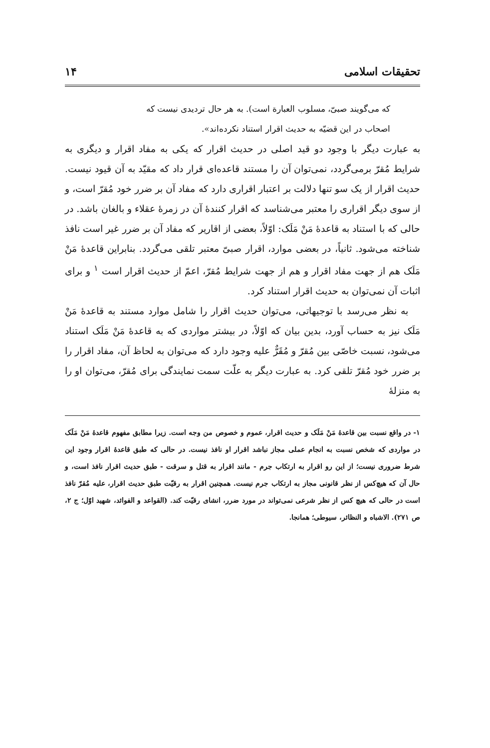تحقیقات اسلامی ۱۴
که می‌گویند صبیّ، مسلوب العبارة است). به هر حال تردیدی نیست که
اصحاب در این قضیّه به حدیث اقرار استناد نکرده‌اند».
به عبارت دیگر با وجود دو قید اصلی در حدیث اقرار که یکی به مفاد اقرار و دیگری به شرایط مُقرّ برمی‌گردد، نمی‌توان آن را مستند قاعده‌ای قرار داد که مقیّد به آن قیود نیست. حدیث اقرار از یک سو تنها دلالت بر اعتبار اقراری دارد که مفاد آن بر ضرر خود مُقرّ است، و از سوی دیگر اقراری را معتبر می‌شناسد که اقرار کنندهٔ آن در زمرهٔ عقلاء و بالغان باشد. در حالی که با استناد به قاعدهٔ مَنْ مَلَک: اوّلاً، بعضی از اقاریر که مفاد آن بر ضرر غیر است نافذ شناخته می‌شود. ثانیاً، در بعضی موارد، اقرار صبیّ معتبر تلقی می‌گردد. بنابراین قاعدهٔ مَنْ مَلَک هم از جهت مفاد اقرار و هم از جهت شرایط مُقرّ، اعمّ از حدیث اقرار است <sup>۱</sup> و برای اثبات آن نمی‌توان به حدیث اقرار استناد کرد.
به نظر می‌رسد با توجیهاتی، می‌توان حدیث اقرار را شامل موارد مستند به قاعدهٔ مَنْ مَلَک نیز به حساب آورد، بدین بیان که اوّلاً، در بیشتر مواردی که به قاعدهٔ مَنْ مَلَک استناد می‌شود، نسبت خاصّی بین مُقرّ و مُقَرٌّ علیه وجود دارد که می‌توان به لحاظ آن، مفاد اقرار را بر ضرر خود مُقرّ تلقی کرد. به عبارت دیگر به علّت سمت نمایندگی برای مُقرّ، می‌توان او را به منزلهٔ
۱- در واقع نسبت بین قاعدهٔ مَنْ مَلَک و حدیث اقرار، عموم و خصوص من وجه است. زیرا مطابق مفهوم قاعدهٔ مَنْ مَلَک در مواردی که شخص نسبت به انجام عملی مجاز نباشد اقرار او نافذ نیست. در حالی که طبق قاعدهٔ اقرار وجود این شرط ضروری نیست؛ از این رو اقرار به ارتکاب جرم - مانند اقرار به قتل و سرقت - طبق حدیث اقرار نافذ است، و حال آن که هیچ‌کس از نظر قانونی مجاز به ارتکاب جرم نیست. همچنین اقرار به رقیّت طبق حدیث اقرار، علیه مُقرّ نافذ است در حالی که هیچ کس از نظر شرعی نمی‌تواند در مورد ضرر، انشای رقیّت کند. (القواعد و الفوائد، شهید اوّل؛ ج ۲، ص ۲۷۱). الاشباه و النظائر، سیوطی؛ همانجا.